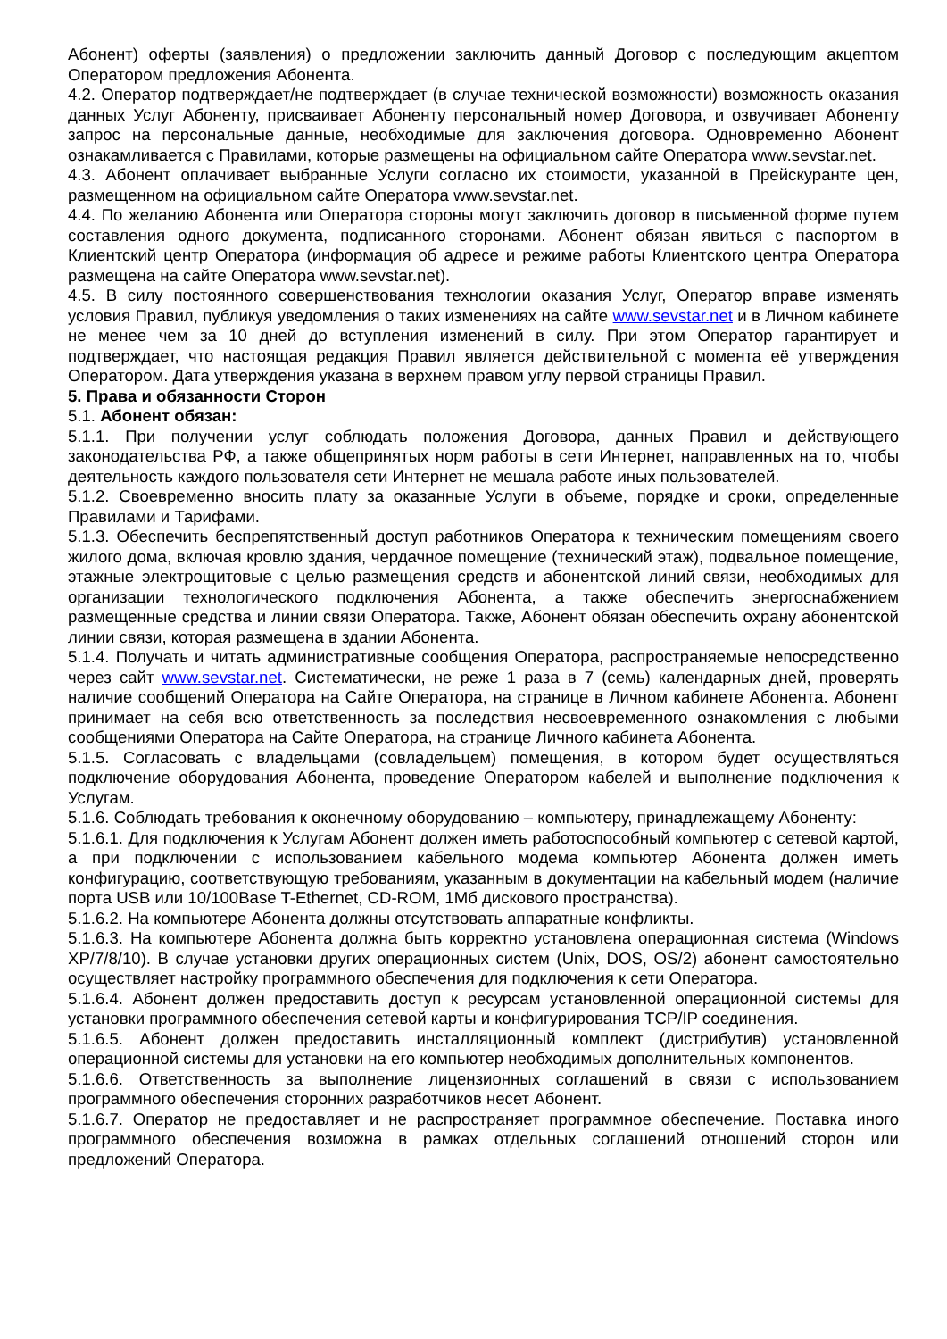Абонент) оферты (заявления) о предложении заключить данный Договор с последующим акцептом Оператором предложения Абонента.
4.2. Оператор подтверждает/не подтверждает (в случае технической возможности) возможность оказания данных Услуг Абоненту, присваивает Абоненту персональный номер Договора, и озвучивает Абоненту запрос на персональные данные, необходимые для заключения договора. Одновременно Абонент ознакамливается с Правилами, которые размещены на официальном сайте Оператора www.sevstar.net.
4.3. Абонент оплачивает выбранные Услуги согласно их стоимости, указанной в Прейскуранте цен, размещенном на официальном сайте Оператора www.sevstar.net.
4.4. По желанию Абонента или Оператора стороны могут заключить договор в письменной форме путем составления одного документа, подписанного сторонами. Абонент обязан явиться с паспортом в Клиентский центр Оператора (информация об адресе и режиме работы Клиентского центра Оператора размещена на сайте Оператора www.sevstar.net).
4.5. В силу постоянного совершенствования технологии оказания Услуг, Оператор вправе изменять условия Правил, публикуя уведомления о таких изменениях на сайте www.sevstar.net и в Личном кабинете не менее чем за 10 дней до вступления изменений в силу. При этом Оператор гарантирует и подтверждает, что настоящая редакция Правил является действительной с момента её утверждения Оператором. Дата утверждения указана в верхнем правом углу первой страницы Правил.
5. Права и обязанности Сторон
5.1. Абонент обязан:
5.1.1. При получении услуг соблюдать положения Договора, данных Правил и действующего законодательства РФ, а также общепринятых норм работы в сети Интернет, направленных на то, чтобы деятельность каждого пользователя сети Интернет не мешала работе иных пользователей.
5.1.2. Своевременно вносить плату за оказанные Услуги в объеме, порядке и сроки, определенные Правилами и Тарифами.
5.1.3. Обеспечить беспрепятственный доступ работников Оператора к техническим помещениям своего жилого дома, включая кровлю здания, чердачное помещение (технический этаж), подвальное помещение, этажные электрощитовые с целью размещения средств и абонентской линий связи, необходимых для организации технологического подключения Абонента, а также обеспечить энергоснабжением размещенные средства и линии связи Оператора. Также, Абонент обязан обеспечить охрану абонентской линии связи, которая размещена в здании Абонента.
5.1.4. Получать и читать административные сообщения Оператора, распространяемые непосредственно через сайт www.sevstar.net. Систематически, не реже 1 раза в 7 (семь) календарных дней, проверять наличие сообщений Оператора на Сайте Оператора, на странице в Личном кабинете Абонента. Абонент принимает на себя всю ответственность за последствия несвоевременного ознакомления с любыми сообщениями Оператора на Сайте Оператора, на странице Личного кабинета Абонента.
5.1.5. Согласовать с владельцами (совладельцем) помещения, в котором будет осуществляться подключение оборудования Абонента, проведение Оператором кабелей и выполнение подключения к Услугам.
5.1.6. Соблюдать требования к оконечному оборудованию – компьютеру, принадлежащему Абоненту:
5.1.6.1. Для подключения к Услугам Абонент должен иметь работоспособный компьютер с сетевой картой, а при подключении с использованием кабельного модема компьютер Абонента должен иметь конфигурацию, соответствующую требованиям, указанным в документации на кабельный модем (наличие порта USB или 10/100Base T-Ethernet, CD-ROM, 1Мб дискового пространства).
5.1.6.2. На компьютере Абонента должны отсутствовать аппаратные конфликты.
5.1.6.3. На компьютере Абонента должна быть корректно установлена операционная система (Windows XP/7/8/10). В случае установки других операционных систем (Unix, DOS, OS/2) абонент самостоятельно осуществляет настройку программного обеспечения для подключения к сети Оператора.
5.1.6.4. Абонент должен предоставить доступ к ресурсам установленной операционной системы для установки программного обеспечения сетевой карты и конфигурирования TCP/IP соединения.
5.1.6.5. Абонент должен предоставить инсталляционный комплект (дистрибутив) установленной операционной системы для установки на его компьютер необходимых дополнительных компонентов.
5.1.6.6. Ответственность за выполнение лицензионных соглашений в связи с использованием программного обеспечения сторонних разработчиков несет Абонент.
5.1.6.7. Оператор не предоставляет и не распространяет программное обеспечение. Поставка иного программного обеспечения возможна в рамках отдельных соглашений отношений сторон или предложений Оператора.